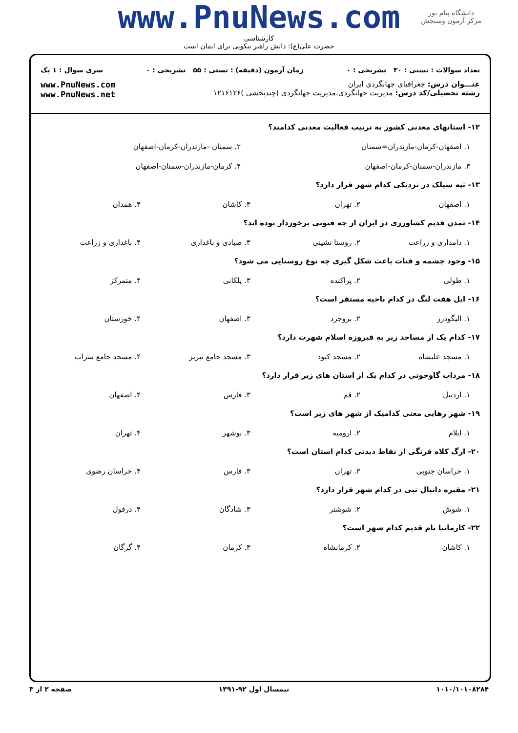دانشگاه پیام نور
مرکز آزمون وسنجش
www.PnuNews.com
کارشناسی
حضرت علی(ع): دانش راهبر نیکویی برای ایمان است
تعداد سوالات : تستی : ۳۰ تشریحی : ۰ زمان آزمون (دقیقه) : تستی : ۵۵ تشریحی : ۰ سری سوال : ۱ یک
عنـــوان درس: جغرافیای جهانگردی ایران
رشته تحصیلی/کد درس: مدیریت جهانگردی،مدیریت جهانگردی (چندبخشی )۱۲۱۶۱۲۶
www.PnuNews.com
www.PnuNews.net
۱۲- استانهای معدنی کشور به ترتیب فعالیت معدنی کدامند؟
۱. اصفهان-کرمان-مازندران=سمنان ۲. سمنان -مازندران-کرمان-اصفهان
۳. مازندران-سمنان-کرمان-اصفهان ۴. کرمان-مازندران-سمنان-اصفهان
۱۳- تپه سیلک در نزدیکی کدام شهر قرار دارد؟
۱. اصفهان ۲. تهران ۳. کاشان ۴. همدان
۱۴- تمدن قدیم کشاورزی در ایران از چه فنونی برخوردار بوده اند؟
۱. دامداری و زراعت ۲. روستا نشینی ۳. صیادی و باغداری ۴. باغداری و زراعت
۱۵- وجود چشمه و قنات باعث شکل گیری چه نوع روستایی می شود؟
۱. طولی ۲. پراکنده ۳. پلکانی ۴. متمرکز
۱۶- ایل هفت لنگ در کدام ناحیه مستقر است؟
۱. الیگودرز ۲. بروجرد ۳. اصفهان ۴. خوزستان
۱۷- کدام یک از مساجد زیر به فیروزه اسلام شهرت دارد؟
۱. مسجد علیشاه ۲. مسجد کبود ۳. مسجد جامع تبریز ۴. مسجد جامع سراب
۱۸- مرداب گاوخونی در کدام یک از استان های زیر قرار دارد؟
۱. اردبیل ۲. قم ۳. فارس ۴. اصفهان
۱۹- شهر رهایی معنی کدامیک از شهر های زیر است؟
۱. ایلام ۲. ارومیه ۳. بوشهر ۴. تهران
۲۰- ارگ کلاه فرنگی از نقاط دیدنی کدام استان است؟
۱. خراسان جنوبی ۲. تهران ۳. فارس ۴. خراسان رضوی
۲۱- مقبره دانیال نبی در کدام شهر قرار دارد؟
۱. شوش ۲. شوشتر ۳. شادگان ۴. درفول
۲۲- کارمانیا نام قدیم کدام شهر است؟
۱. کاشان ۲. کرمانشاه ۳. کرمان ۴. گرگان
۱۰۱۰/۱۰۱۰۸۲۸۴ نیمسال اول ۹۲-۱۳۹۱ صفحه ۲ از ۳